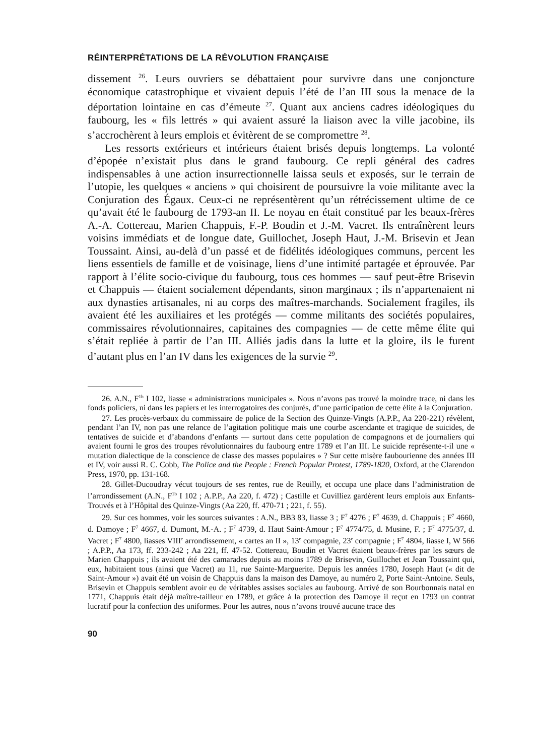RÉINTERPRÉTATIONS DE LA RÉVOLUTION FRANÇAISE
dissement <sup>26</sup>. Leurs ouvriers se débattaient pour survivre dans une conjoncture économique catastrophique et vivaient depuis l’été de l’an III sous la menace de la déportation lointaine en cas d’émeute <sup>27</sup>. Quant aux anciens cadres idéologiques du faubourg, les « fils lettrés » qui avaient assuré la liaison avec la ville jacobine, ils s’accrochèrent à leurs emplois et évitèrent de se compromettre <sup>28</sup>.
Les ressorts extérieurs et intérieurs étaient brisés depuis longtemps. La volonté d’épopée n’existait plus dans le grand faubourg. Ce repli général des cadres indispensables à une action insurrectionnelle laissa seuls et exposés, sur le terrain de l’utopie, les quelques « anciens » qui choisirent de poursuivre la voie militante avec la Conjuration des Égaux. Ceux-ci ne représentèrent qu’un rétrécissement ultime de ce qu’avait été le faubourg de 1793-an II. Le noyau en était constitué par les beaux-frères A.-A. Cottereau, Marien Chappuis, F.-P. Boudin et J.-M. Vacret. Ils entraînèrent leurs voisins immédiats et de longue date, Guillochet, Joseph Haut, J.-M. Brisevin et Jean Toussaint. Ainsi, au-delà d’un passé et de fidélités idéologiques communs, percent les liens essentiels de famille et de voisinage, liens d’une intimité partagée et éprouvée. Par rapport à l’élite socio-civique du faubourg, tous ces hommes — sauf peut-être Brisevin et Chappuis — étaient socialement dépendants, sinon marginaux ; ils n’appartenaient ni aux dynasties artisanales, ni au corps des maîtres-marchands. Socialement fragiles, ils avaient été les auxiliaires et les protégés — comme militants des sociétés populaires, commissaires révolutionnaires, capitaines des compagnies — de cette même élite qui s’était repliée à partir de l’an III. Alliés jadis dans la lutte et la gloire, ils le furent d’autant plus en l’an IV dans les exigences de la survie <sup>29</sup>.
26. A.N., F<sup>1b</sup> I 102, liasse « administrations municipales ». Nous n’avons pas trouvé la moindre trace, ni dans les fonds policiers, ni dans les papiers et les interrogatoires des conjurés, d’une participation de cette élite à la Conjuration.
27. Les procès-verbaux du commissaire de police de la Section des Quinze-Vingts (A.P.P., Aa 220-221) révèlent, pendant l’an IV, non pas une relance de l’agitation politique mais une courbe ascendante et tragique de suicides, de tentatives de suicide et d’abandons d’enfants — surtout dans cette population de compagnons et de journaliers qui avaient fourni le gros des troupes révolutionnaires du faubourg entre 1789 et l’an III. Le suicide représente-t-il une « mutation dialectique de la conscience de classe des masses populaires » ? Sur cette misère faubourienne des années III et IV, voir aussi R. C. Cobb, The Police and the People : French Popular Protest, 1789-1820, Oxford, at the Clarendon Press, 1970, pp. 131-168.
28. Gillet-Ducoudray vécut toujours de ses rentes, rue de Reuilly, et occupa une place dans l’administration de l’arrondissement (A.N., F<sup>1b</sup> I 102 ; A.P.P., Aa 220, f. 472) ; Castille et Cuvilliez gardèrent leurs emplois aux Enfants-Trouvés et à l’Hôpital des Quinze-Vingts (Aa 220, ff. 470-71 ; 221, f. 55).
29. Sur ces hommes, voir les sources suivantes : A.N., BB3 83, liasse 3 ; F<sup>7</sup> 4276 ; F<sup>7</sup> 4639, d. Chappuis ; F<sup>7</sup> 4660, d. Damoye ; F<sup>7</sup> 4667, d. Dumont, M.-A. ; F<sup>7</sup> 4739, d. Haut Saint-Amour ; F<sup>7</sup> 4774/75, d. Musine, F. ; F<sup>7</sup> 4775/37, d. Vacret ; F<sup>7</sup> 4800, liasses VIII<sup>e</sup> arrondissement, « cartes an II », 13<sup>e</sup> compagnie, 23<sup>e</sup> compagnie ; F<sup>7</sup> 4804, liasse I, W 566 ; A.P.P., Aa 173, ff. 233-242 ; Aa 221, ff. 47-52. Cottereau, Boudin et Vacret étaient beaux-frères par les sœurs de Marien Chappuis ; ils avaient été des camarades depuis au moins 1789 de Brisevin, Guillochet et Jean Toussaint qui, eux, habitaient tous (ainsi que Vacret) au 11, rue Sainte-Marguerite. Depuis les années 1780, Joseph Haut (« dit de Saint-Amour ») avait été un voisin de Chappuis dans la maison des Damoye, au numéro 2, Porte Saint-Antoine. Seuls, Brisevin et Chappuis semblent avoir eu de véritables assises sociales au faubourg. Arrivé de son Bourbonnais natal en 1771, Chappuis était déjà maître-tailleur en 1789, et grâce à la protection des Damoye il reçut en 1793 un contrat lucratif pour la confection des uniformes. Pour les autres, nous n’avons trouvé aucune trace des
90